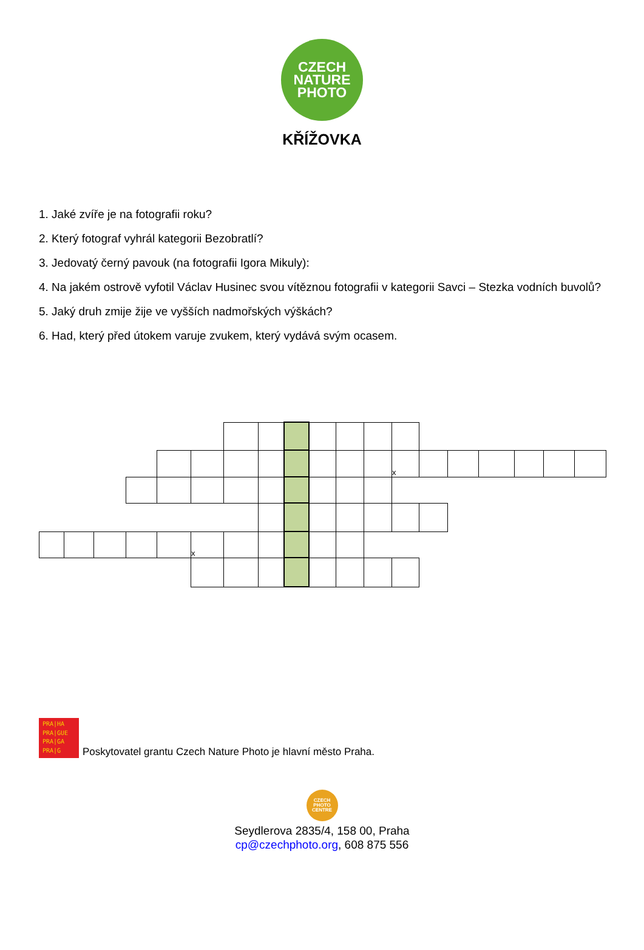CZECH
NATURE
PHOTO
KŘÍŽOVKA
1. Jaké zvíře je na fotografii roku?
2. Který fotograf vyhrál kategorii Bezobratlí?
3. Jedovatý černý pavouk (na fotografii Igora Mikuly):
4. Na jakém ostrově vyfotil Václav Husinec svou vítěznou fotografii v kategorii Savci – Stezka vodních buvolů?
5. Jaký druh zmije žije ve vyšších nadmořských výškách?
6. Had, který před útokem varuje zvukem, který vydává svým ocasem.
| | | | | | | | | | | | | x | | | | | | |
| | | | | | x | | | | | | | | | | | | | |
PRA|HA
PRA|GUE
PRA|GA
PRA|G
Poskytovatel grantu Czech Nature Photo je hlavní město Praha.
CZECH
PHOTO
CENTRE
Seydlerova 2835/4, 158 00, Praha
cp@czechphoto.org, 608 875 556